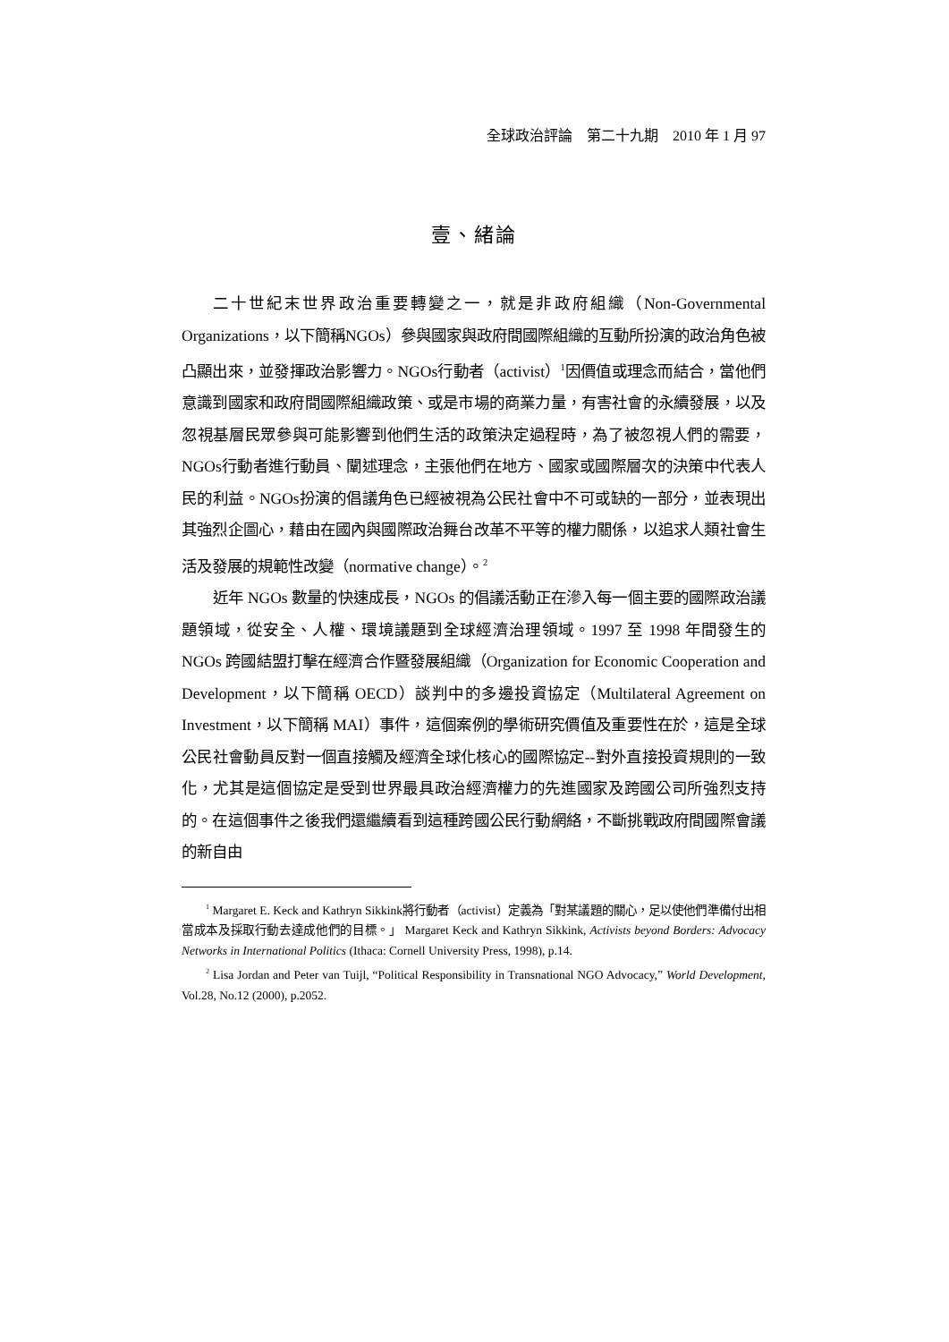全球政治評論　第二十九期　2010 年 1 月 97
壹、緒論
二十世紀末世界政治重要轉變之一，就是非政府組織（Non-Governmental Organizations，以下簡稱NGOs）參與國家與政府間國際組織的互動所扮演的政治角色被凸顯出來，並發揮政治影響力。NGOs行動者（activist）<sup>1</sup>因價值或理念而結合，當他們意識到國家和政府間國際組織政策、或是市場的商業力量，有害社會的永續發展，以及忽視基層民眾參與可能影響到他們生活的政策決定過程時，為了被忽視人們的需要，NGOs行動者進行動員、闡述理念，主張他們在地方、國家或國際層次的決策中代表人民的利益。NGOs扮演的倡議角色已經被視為公民社會中不可或缺的一部分，並表現出其強烈企圖心，藉由在國內與國際政治舞台改革不平等的權力關係，以追求人類社會生活及發展的規範性改變（normative change）。<sup>2</sup>
近年 NGOs 數量的快速成長，NGOs 的倡議活動正在滲入每一個主要的國際政治議題領域，從安全、人權、環境議題到全球經濟治理領域。1997 至 1998 年間發生的 NGOs 跨國結盟打擊在經濟合作暨發展組織（Organization for Economic Cooperation and Development，以下簡稱 OECD）談判中的多邊投資協定（Multilateral Agreement on Investment，以下簡稱 MAI）事件，這個案例的學術研究價值及重要性在於，這是全球公民社會動員反對一個直接觸及經濟全球化核心的國際協定--對外直接投資規則的一致化，尤其是這個協定是受到世界最具政治經濟權力的先進國家及跨國公司所強烈支持的。在這個事件之後我們還繼續看到這種跨國公民行動網絡，不斷挑戰政府間國際會議的新自由
<sup>1</sup> Margaret E. Keck and Kathryn Sikkink將行動者（activist）定義為「對某議題的關心，足以使他們準備付出相當成本及採取行動去達成他們的目標。」 Margaret Keck and Kathryn Sikkink, Activists beyond Borders: Advocacy Networks in International Politics (Ithaca: Cornell University Press, 1998), p.14.
<sup>2</sup> Lisa Jordan and Peter van Tuijl, “Political Responsibility in Transnational NGO Advocacy,” World Development, Vol.28, No.12 (2000), p.2052.